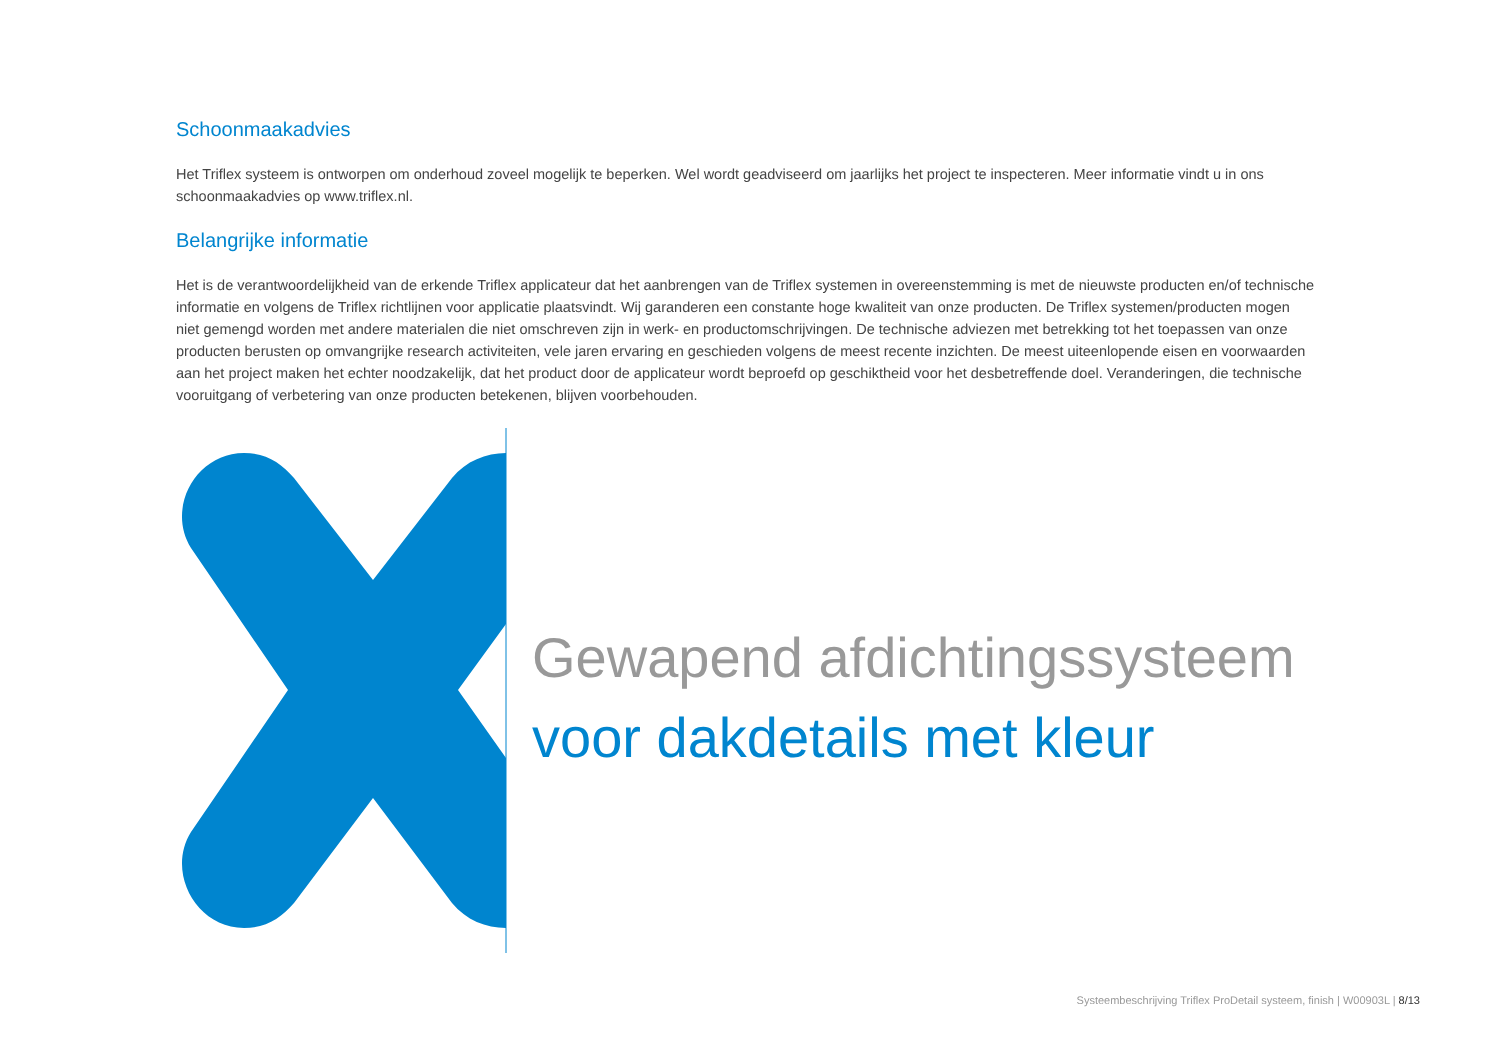Schoonmaakadvies
Het Triflex systeem is ontworpen om onderhoud zoveel mogelijk te beperken. Wel wordt geadviseerd om jaarlijks het project te inspecteren. Meer informatie vindt u in ons schoonmaakadvies op www.triflex.nl.
Belangrijke informatie
Het is de verantwoordelijkheid van de erkende Triflex applicateur dat het aanbrengen van de Triflex systemen in overeenstemming is met de nieuwste producten en/of technische informatie en volgens de Triflex richtlijnen voor applicatie plaatsvindt. Wij garanderen een constante hoge kwaliteit van onze producten. De Triflex systemen/producten mogen niet gemengd worden met andere materialen die niet omschreven zijn in werk- en productomschrijvingen. De technische adviezen met betrekking tot het toepassen van onze producten berusten op omvangrijke research activiteiten, vele jaren ervaring en geschieden volgens de meest recente inzichten. De meest uiteenlopende eisen en voorwaarden aan het project maken het echter noodzakelijk, dat het product door de applicateur wordt beproefd op geschiktheid voor het desbetreffende doel. Veranderingen, die technische vooruitgang of verbetering van onze producten betekenen, blijven voorbehouden.
Gewapend afdichtingssysteem
voor dakdetails met kleur
Systeembeschrijving Triflex ProDetail systeem, finish | W00903L | 8/13